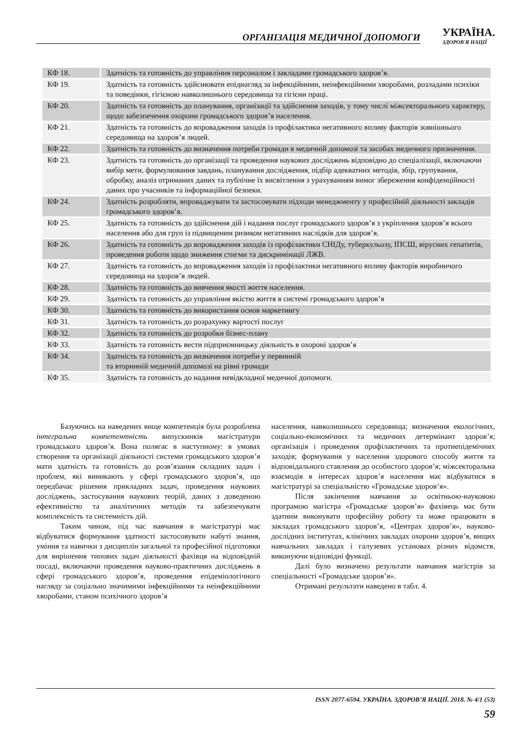ОРГАНІЗАЦІЯ МЕДИЧНОЇ ДОПОМОГИ УКРАЇНА.
ЗДОРОВ'Я НАЦІЇ
| КФ 18. | Здатність та готовність до управління персоналом і закладами громадського здоров’я. |
| КФ 19. | Здатність та готовність здійснювати епіднагляд за інфекційними, неінфекційними хворобами, розладами психіки та поведінки, гігієною навколишнього середовища та гігієни праці. |
| КФ 20. | Здатність та готовність до планування, організації та здійснення заходів, у тому числі міжсекторального характеру, щодо забезпечення охорони громадського здоров’я населення. |
| КФ 21. | Здатність та готовність до впровадження заходів із профілактики негативного впливу факторів зовнішнього середовища на здоров’я людей. |
| КФ 22. | Здатність та готовність до визначення потреби громади в медичній допомозі та засобах медичного призначення. |
| КФ 23. | Здатність та готовність до організації та проведення наукових досліджень відповідно до спеціалізації, включаючи вибір мети, формулювання завдань, планування дослідження, підбір адекватних методів, збір, групування, обробку, аналіз отриманих даних та публічне їх висвітлення з урахуванням вимог збереження конфіденційності даних про учасників та інформаційної безпеки. |
| КФ 24. | Здатність розробляти, впроваджувати та застосовувати підходи менеджменту у професійній діяльності закладів громадського здоров’я. |
| КФ 25. | Здатність та готовність до здійснення дій і надання послуг громадського здоров’я з укріплення здоров’я всього населення або для груп із підвищеним ризиком негативних наслідків для здоров’я. |
| КФ 26. | Здатність та готовність до впровадження заходів із профілактики СНІДу, туберкульозу, ІПСШ, вірусних гепатитів, проведення роботи щодо зниження стигми та дискримінації ЛЖВ. |
| КФ 27. | Здатність та готовність до впровадження заходів із профілактики негативного впливу факторів виробничого середовища на здоров’я людей. |
| КФ 28. | Здатність та готовність до вивчення якості життя населення. |
| КФ 29. | Здатність та готовність до управління якістю життя в системі громадського здоров’я |
| КФ 30. | Здатність та готовність до використання основ маркетингу |
| КФ 31. | Здатність та готовність до розрахунку вартості послуг |
| КФ 32. | Здатність та готовність до розробки бізнес-плану |
| КФ 33. | Здатність та готовність вести підприємницьку діяльність в охороні здоров’я |
| КФ 34. | Здатність та готовність до визначення потреби у первинній та вторинній медичній допомозі на рівні громади |
| КФ 35. | Здатність та готовність до надання невідкладної медичної допомоги. |
Базуючись на наведених вище компетенція була розроблена інтегральна компетентність випускників магістратури громадського здоров’я. Вона полягає в наступному: в умовах створення та організації діяльності системи громадського здоров’я мати здатність та готовність до розв’язання складних задач і проблем, які виникають у сфері громадського здоров’я, що передбачає рішення прикладних задач, проведення наукових досліджень, застосування наукових теорій, даних з доведеною ефективністю та аналітичних методів та забезпечувати комплексність та системність дій.
Таким чином, під час навчання в магістратурі має відбуватися формування здатності застосовувати набуті знання, уміння та навички з дисциплін загальної та професійної підготовки для вирішення типових задач діяльності фахівця на відповідній посаді, включаючи проведення науково-практичних досліджень в сфері громадського здоров’я, проведення епідеміологічного нагляду за соціально значимими інфекційними та неінфекційними хворобами, станом психічного здоров’я
населення, навколишнього середовища; визначення екологічних, соціально-економічних та медичних детермінант здоров’я; організація і проведення профілактичних та протиепідемічних заходів; формування у населення здорового способу життя та відповідального ставлення до особистого здоров’я; міжсекторальна взаємодія в інтересах здоров’я населення має відбуватися в магістратурі за спеціальністю «Громадське здоров’я».
Після закінчення навчання за освітньою-науковою програмою магістра «Громадське здоров’я» фахівець має бути здатним виконувати професійну роботу та може працювати в закладах громадського здоров’я, «Центрах здоров’я», науково-дослідних інститутах, клінічних закладах охорони здоров’я, вищих навчальних закладах і галузевих установах різних відомств, виконуючи відповідні функції.
Далі було визначено результати навчання магістрів за спеціальності «Громадське здоров’я».
Отримані результати наведено в табл. 4.
ISSN 2077-6594. УКРАЇНА. ЗДОРОВ’Я НАЦІЇ. 2018. № 4/1 (53)
59